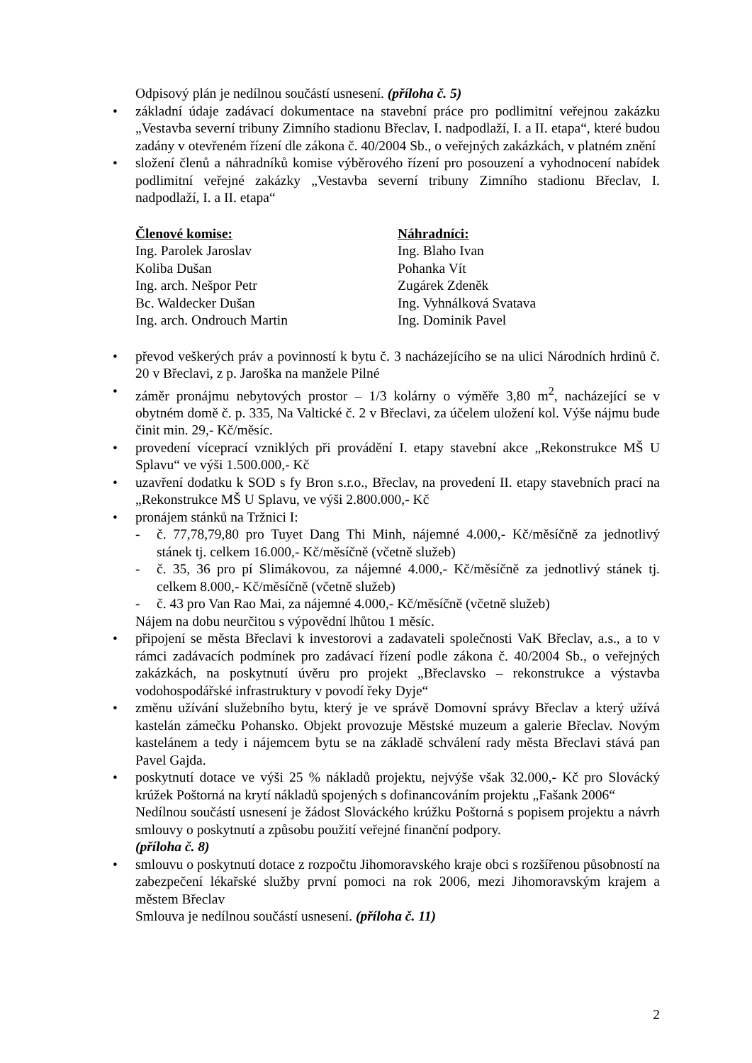Odpisový plán je nedílnou součástí usnesení. (příloha č. 5)
základní údaje zadávací dokumentace na stavební práce pro podlimitní veřejnou zakázku „Vestavba severní tribuny Zimního stadionu Břeclav, I. nadpodlaží, I. a II. etapa“, které budou zadány v otevřeném řízení dle zákona č. 40/2004 Sb., o veřejných zakázkách, v platném znění
složení členů a náhradníků komise výběrového řízení pro posouzení a vyhodnocení nabídek podlimitní veřejné zakázky „Vestavba severní tribuny Zimního stadionu Břeclav, I. nadpodlaží, I. a II. etapa“
Členové komise:
Ing. Parolek Jaroslav
Koliba Dušan
Ing. arch. Nešpor Petr
Bc. Waldecker Dušan
Ing. arch. Ondrouch Martin
Náhradníci:
Ing. Blaho Ivan
Pohanka Vít
Zugárek Zdeněk
Ing. Vyhnálková Svatava
Ing. Dominik Pavel
převod veškerých práv a povinností k bytu č. 3 nacházejícího se na ulici Národních hrdinů č. 20 v Břeclavi, z p. Jaroška na manžele Pilné
záměr pronájmu nebytových prostor – 1/3 kolárny o výměře 3,80 m<sup>2</sup>, nacházející se v obytném domě č. p. 335, Na Valtické č. 2 v Břeclavi, za účelem uložení kol. Výše nájmu bude činit min. 29,- Kč/měsíc.
provedení víceprací vzniklých při provádění I. etapy stavební akce „Rekonstrukce MŠ U Splavu“ ve výši 1.500.000,- Kč
uzavření dodatku k SOD s fy Bron s.r.o., Břeclav, na provedení II. etapy stavebních prací na „Rekonstrukce MŠ U Splavu, ve výši 2.800.000,- Kč
pronájem stánků na Tržnici I:
- č. 77,78,79,80 pro Tuyet Dang Thi Minh, nájemné 4.000,- Kč/měsíčně za jednotlivý stánek tj. celkem 16.000,- Kč/měsíčně (včetně služeb)
- č. 35, 36 pro pí Slimákovou, za nájemné 4.000,- Kč/měsíčně za jednotlivý stánek tj. celkem 8.000,- Kč/měsíčně (včetně služeb)
- č. 43 pro Van Rao Mai, za nájemné 4.000,- Kč/měsíčně (včetně služeb)
Nájem na dobu neurčitou s výpovědní lhůtou 1 měsíc.
připojení se města Břeclavi k investorovi a zadavateli společnosti VaK Břeclav, a.s., a to v rámci zadávacích podmínek pro zadávací řízení podle zákona č. 40/2004 Sb., o veřejných zakázkách, na poskytnutí úvěru pro projekt „Břeclavsko – rekonstrukce a výstavba vodohospodářské infrastruktury v povodí řeky Dyje“
změnu užívání služebního bytu, který je ve správě Domovní správy Břeclav a který užívá kastelán zámečku Pohansko. Objekt provozuje Městské muzeum a galerie Břeclav. Novým kastelánem a tedy i nájemcem bytu se na základě schválení rady města Břeclavi stává pan Pavel Gajda.
poskytnutí dotace ve výši 25 % nákladů projektu, nejvýše však 32.000,- Kč pro Slovácký krúžek Poštorná na krytí nákladů spojených s dofinancováním projektu „Fašank 2006“
Nedílnou součástí usnesení je žádost Slováckého krúžku Poštorná s popisem projektu a návrh smlouvy o poskytnutí a způsobu použití veřejné finanční podpory.
(příloha č. 8)
smlouvu o poskytnutí dotace z rozpočtu Jihomoravského kraje obci s rozšířenou působností na zabezpečení lékařské služby první pomoci na rok 2006, mezi Jihomoravským krajem a městem Břeclav
Smlouva je nedílnou součástí usnesení. (příloha č. 11)
2